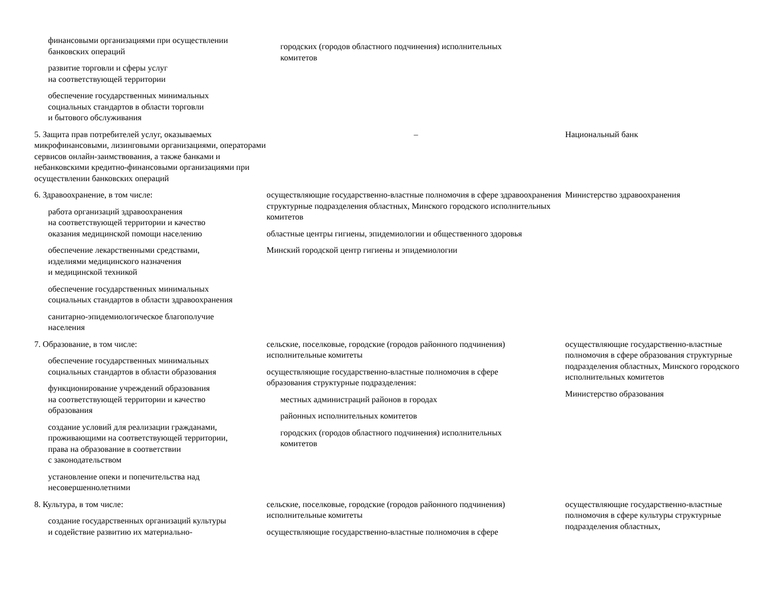| финансовыми организациями при осуществлении банковских операций развитие торговли и сферы услуг на соответствующей территории обеспечение государственных минимальных социальных стандартов в области торговли и бытового обслуживания | городских (городов областного подчинения) исполнительных комитетов | |
| 5. Защита прав потребителей услуг, оказываемых микрофинансовыми, лизинговыми организациями, операторами сервисов онлайн-заимствования, а также банками и небанковскими кредитно-финансовыми организациями при осуществлении банковских операций | – | Национальный банк |
| 6. Здравоохранение, в том числе: работа организаций здравоохранения на соответствующей территории и качество оказания медицинской помощи населению обеспечение лекарственными средствами, изделиями медицинского назначения и медицинской техникой обеспечение государственных минимальных социальных стандартов в области здравоохранения санитарно-эпидемиологическое благополучие населения | осуществляющие государственно-властные полномочия в сфере здравоохранения структурные подразделения областных, Минского городского исполнительных комитетов областные центры гигиены, эпидемиологии и общественного здоровья Минский городской центр гигиены и эпидемиологии | Министерство здравоохранения |
| 7. Образование, в том числе: обеспечение государственных минимальных социальных стандартов в области образования функционирование учреждений образования на соответствующей территории и качество образования создание условий для реализации гражданами, проживающими на соответствующей территории, права на образование в соответствии с законодательством установление опеки и попечительства над несовершеннолетними | сельские, поселковые, городские (городов районного подчинения) исполнительные комитеты осуществляющие государственно-властные полномочия в сфере образования структурные подразделения: местных администраций районов в городах районных исполнительных комитетов городских (городов областного подчинения) исполнительных комитетов | осуществляющие государственно-властные полномочия в сфере образования структурные подразделения областных, Минского городского исполнительных комитетов Министерство образования |
| 8. Культура, в том числе: создание государственных организаций культуры и содействие развитию их материально- | сельские, поселковые, городские (городов районного подчинения) исполнительные комитеты осуществляющие государственно-властные полномочия в сфере | осуществляющие государственно-властные полномочия в сфере культуры структурные подразделения областных, |